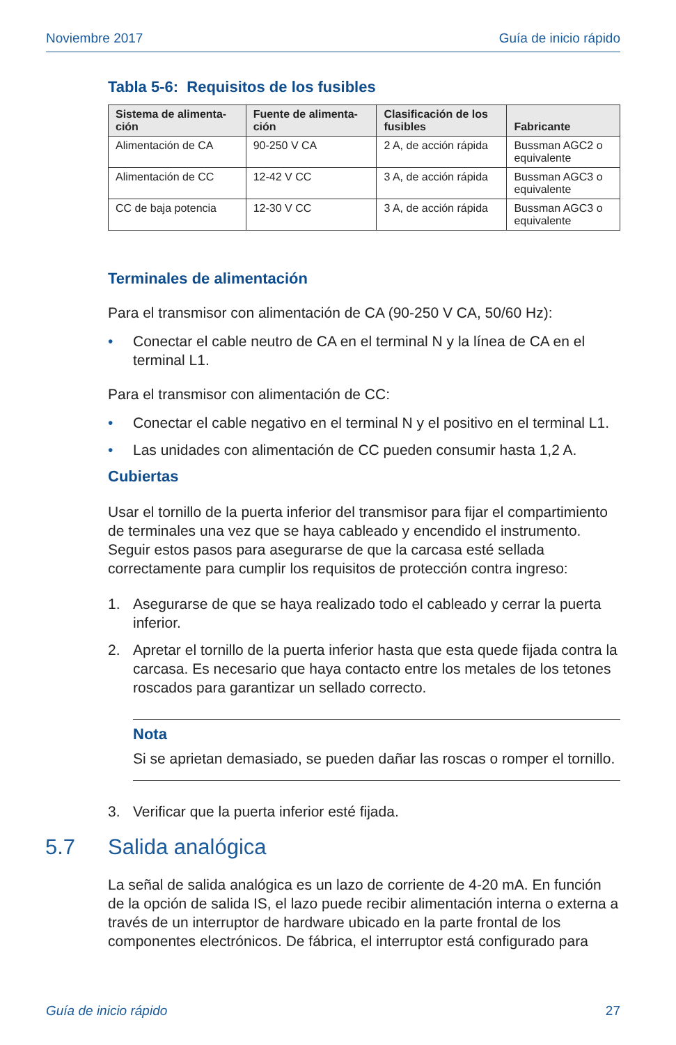Noviembre 2017 Guía de inicio rápido
Tabla 5-6: Requisitos de los fusibles
| Sistema de alimenta- ción | Fuente de alimenta- ción | Clasificación de los fusibles | Fabricante |
| --- | --- | --- | --- |
| Alimentación de CA | 90-250 V CA | 2 A, de acción rápida | Bussman AGC2 o equivalente |
| Alimentación de CC | 12-42 V CC | 3 A, de acción rápida | Bussman AGC3 o equivalente |
| CC de baja potencia | 12-30 V CC | 3 A, de acción rápida | Bussman AGC3 o equivalente |
Terminales de alimentación
Para el transmisor con alimentación de CA (90-250 V CA, 50/60 Hz):
• Conectar el cable neutro de CA en el terminal N y la línea de CA en el terminal L1.
Para el transmisor con alimentación de CC:
• Conectar el cable negativo en el terminal N y el positivo en el terminal L1.
• Las unidades con alimentación de CC pueden consumir hasta 1,2 A.
Cubiertas
Usar el tornillo de la puerta inferior del transmisor para fijar el compartimiento de terminales una vez que se haya cableado y encendido el instrumento. Seguir estos pasos para asegurarse de que la carcasa esté sellada correctamente para cumplir los requisitos de protección contra ingreso:
1. Asegurarse de que se haya realizado todo el cableado y cerrar la puerta inferior.
2. Apretar el tornillo de la puerta inferior hasta que esta quede fijada contra la carcasa. Es necesario que haya contacto entre los metales de los tetones roscados para garantizar un sellado correcto.
Nota
Si se aprietan demasiado, se pueden dañar las roscas o romper el tornillo.
3. Verificar que la puerta inferior esté fijada.
5.7 Salida analógica
La señal de salida analógica es un lazo de corriente de 4-20 mA. En función de la opción de salida IS, el lazo puede recibir alimentación interna o externa a través de un interruptor de hardware ubicado en la parte frontal de los componentes electrónicos. De fábrica, el interruptor está configurado para
Guía de inicio rápido 27